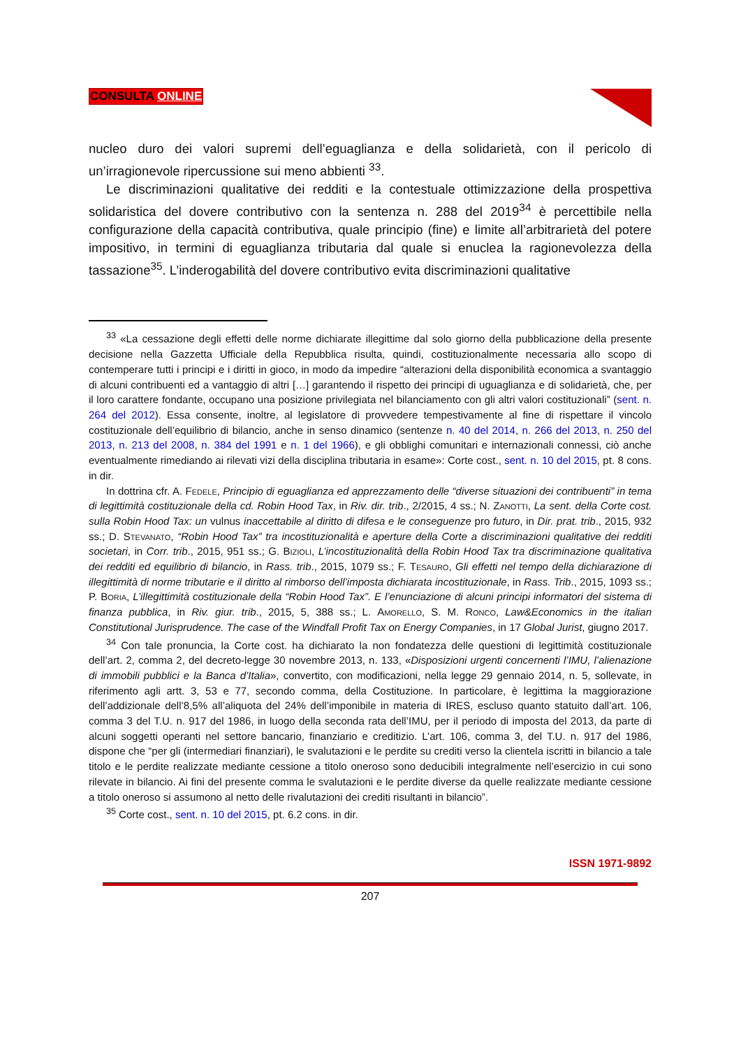CONSULTA ONLINE
nucleo duro dei valori supremi dell’eguaglianza e della solidarietà, con il pericolo di un’irragionevole ripercussione sui meno abbienti <sup>33</sup>.
Le discriminazioni qualitative dei redditi e la contestuale ottimizzazione della prospettiva solidaristica del dovere contributivo con la sentenza n. 288 del 2019<sup>34</sup> è percettibile nella configurazione della capacità contributiva, quale principio (fine) e limite all’arbitrarietà del potere impositivo, in termini di eguaglianza tributaria dal quale si enuclea la ragionevolezza della tassazione<sup>35</sup>. L’inderogabilità del dovere contributivo evita discriminazioni qualitative
<sup>33</sup> «La cessazione degli effetti delle norme dichiarate illegittime dal solo giorno della pubblicazione della presente decisione nella Gazzetta Ufficiale della Repubblica risulta, quindi, costituzionalmente necessaria allo scopo di contemperare tutti i principi e i diritti in gioco, in modo da impedire “alterazioni della disponibilità economica a svantaggio di alcuni contribuenti ed a vantaggio di altri […] garantendo il rispetto dei principi di uguaglianza e di solidarietà, che, per il loro carattere fondante, occupano una posizione privilegiata nel bilanciamento con gli altri valori costituzionali” (sent. n. 264 del 2012). Essa consente, inoltre, al legislatore di provvedere tempestivamente al fine di rispettare il vincolo costituzionale dell’equilibrio di bilancio, anche in senso dinamico (sentenze n. 40 del 2014, n. 266 del 2013, n. 250 del 2013, n. 213 del 2008, n. 384 del 1991 e n. 1 del 1966), e gli obblighi comunitari e internazionali connessi, ciò anche eventualmente rimediando ai rilevati vizi della disciplina tributaria in esame»: Corte cost., sent. n. 10 del 2015, pt. 8 cons. in dir.
In dottrina cfr. A. Fedele, Principio di eguaglianza ed apprezzamento delle “diverse situazioni dei contribuenti” in tema di legittimità costituzionale della cd. Robin Hood Tax, in Riv. dir. trib., 2/2015, 4 ss.; N. Zanotti, La sent. della Corte cost. sulla Robin Hood Tax: un vulnus inaccettabile al diritto di difesa e le conseguenze pro futuro, in Dir. prat. trib., 2015, 932 ss.; D. Stevanato, “Robin Hood Tax” tra incostituzionalità e aperture della Corte a discriminazioni qualitative dei redditi societari, in Corr. trib., 2015, 951 ss.; G. Bizioli, L’incostituzionalità della Robin Hood Tax tra discriminazione qualitativa dei redditi ed equilibrio di bilancio, in Rass. trib., 2015, 1079 ss.; F. Tesauro, Gli effetti nel tempo della dichiarazione di illegittimità di norme tributarie e il diritto al rimborso dell’imposta dichiarata incostituzionale, in Rass. Trib., 2015, 1093 ss.; P. Boria, L’illegittimità costituzionale della “Robin Hood Tax”. E l’enunciazione di alcuni principi informatori del sistema di finanza pubblica, in Riv. giur. trib., 2015, 5, 388 ss.; L. Amorello, S. M. Ronco, Law&Economics in the italian Constitutional Jurisprudence. The case of the Windfall Profit Tax on Energy Companies, in 17 Global Jurist, giugno 2017.
<sup>34</sup> Con tale pronuncia, la Corte cost. ha dichiarato la non fondatezza delle questioni di legittimità costituzionale dell’art. 2, comma 2, del decreto-legge 30 novembre 2013, n. 133, «Disposizioni urgenti concernenti l’IMU, l’alienazione di immobili pubblici e la Banca d’Italia», convertito, con modificazioni, nella legge 29 gennaio 2014, n. 5, sollevate, in riferimento agli artt. 3, 53 e 77, secondo comma, della Costituzione. In particolare, è legittima la maggiorazione dell’addizionale dell’8,5% all’aliquota del 24% dell’imponibile in materia di IRES, escluso quanto statuito dall’art. 106, comma 3 del T.U. n. 917 del 1986, in luogo della seconda rata dell’IMU, per il periodo di imposta del 2013, da parte di alcuni soggetti operanti nel settore bancario, finanziario e creditizio. L’art. 106, comma 3, del T.U. n. 917 del 1986, dispone che “per gli (intermediari finanziari), le svalutazioni e le perdite su crediti verso la clientela iscritti in bilancio a tale titolo e le perdite realizzate mediante cessione a titolo oneroso sono deducibili integralmente nell’esercizio in cui sono rilevate in bilancio. Ai fini del presente comma le svalutazioni e le perdite diverse da quelle realizzate mediante cessione a titolo oneroso si assumono al netto delle rivalutazioni dei crediti risultanti in bilancio”.
<sup>35</sup> Corte cost., sent. n. 10 del 2015, pt. 6.2 cons. in dir.
ISSN 1971-9892
207